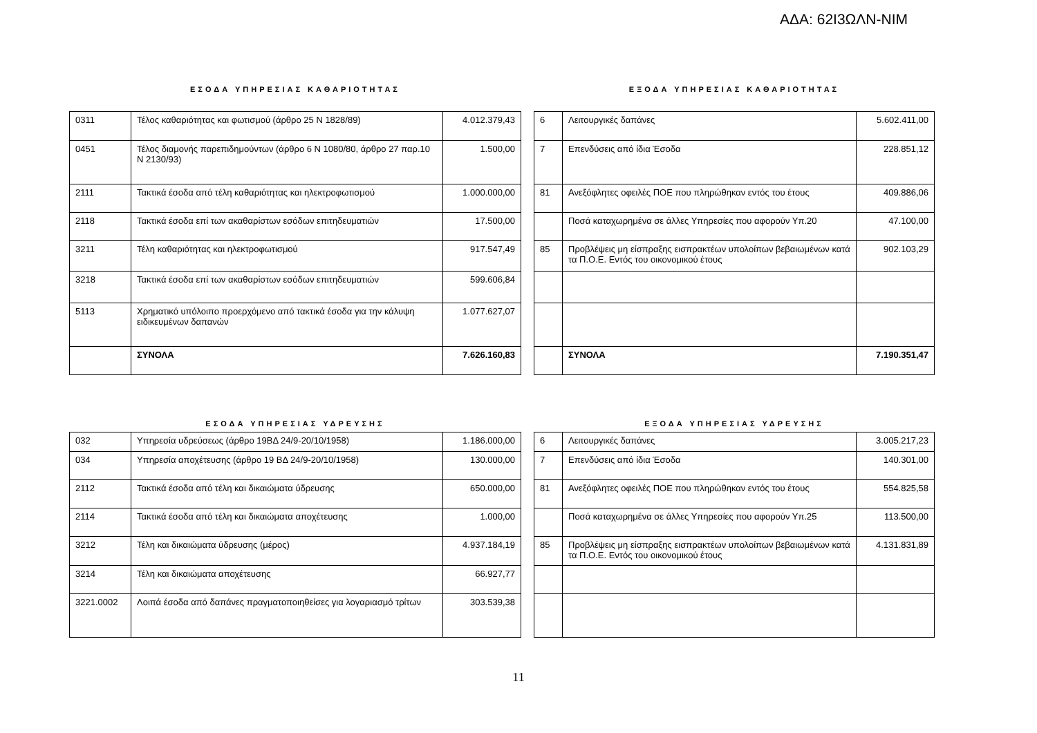ΑΔΑ: 62Ι3ΩΛΝ-ΝΙΜ
ΕΣΟΔΑ ΥΠΗΡΕΣΙΑΣ ΚΑΘΑΡΙΟΤΗΤΑΣ
| 0311 | Τέλος καθαριότητας και φωτισμού (άρθρο 25 Ν 1828/89) | 4.012.379,43 |
| 0451 | Τέλος διαμονής παρεπιδημούντων (άρθρο 6 Ν 1080/80, άρθρο 27 παρ.10 Ν 2130/93) | 1.500,00 |
| 2111 | Τακτικά έσοδα από τέλη καθαριότητας και ηλεκτροφωτισμού | 1.000.000,00 |
| 2118 | Τακτικά έσοδα επί των ακαθαρίστων εσόδων επιτηδευματιών | 17.500,00 |
| 3211 | Τέλη καθαριότητας και ηλεκτροφωτισμού | 917.547,49 |
| 3218 | Τακτικά έσοδα επί των ακαθαρίστων εσόδων επιτηδευματιών | 599.606,84 |
| 5113 | Χρηματικό υπόλοιπο προερχόμενο από τακτικά έσοδα για την κάλυψη ειδικευμένων δαπανών | 1.077.627,07 |
| | ΣΥΝΟΛΑ | 7.626.160,83 |
ΕΞΟΔΑ ΥΠΗΡΕΣΙΑΣ ΚΑΘΑΡΙΟΤΗΤΑΣ
| 6 | Λειτουργικές δαπάνες | 5.602.411,00 |
| 7 | Επενδύσεις από ίδια Έσοδα | 228.851,12 |
| 81 | Ανεξόφλητες οφειλές ΠΟΕ που πληρώθηκαν εντός του έτους | 409.886,06 |
| | Ποσά καταχωρημένα σε άλλες Υπηρεσίες που αφορούν Υπ.20 | 47.100,00 |
| 85 | Προβλέψεις μη είσπραξης εισπρακτέων υπολοίπων βεβαιωμένων κατά τα Π.Ο.Ε. Εντός του οικονομικού έτους | 902.103,29 |
| | ΣΥΝΟΛΑ | 7.190.351,47 |
ΕΣΟΔΑ ΥΠΗΡΕΣΙΑΣ ΥΔΡΕΥΣΗΣ
| 032 | Υπηρεσία υδρεύσεως (άρθρο 19ΒΔ 24/9-20/10/1958) | 1.186.000,00 |
| 034 | Υπηρεσία αποχέτευσης (άρθρο 19 ΒΔ 24/9-20/10/1958) | 130.000,00 |
| 2112 | Τακτικά έσοδα από τέλη και δικαιώματα ύδρευσης | 650.000,00 |
| 2114 | Τακτικά έσοδα από τέλη και δικαιώματα αποχέτευσης | 1.000,00 |
| 3212 | Τέλη και δικαιώματα ύδρευσης (μέρος) | 4.937.184,19 |
| 3214 | Τέλη και δικαιώματα αποχέτευσης | 66.927,77 |
| 3221.0002 | Λοιπά έσοδα από δαπάνες πραγματοποιηθείσες για λογαριασμό τρίτων | 303.539,38 |
ΕΞΟΔΑ ΥΠΗΡΕΣΙΑΣ ΥΔΡΕΥΣΗΣ
| 6 | Λειτουργικές δαπάνες | 3.005.217,23 |
| 7 | Επενδύσεις από ίδια Έσοδα | 140.301,00 |
| 81 | Ανεξόφλητες οφειλές ΠΟΕ που πληρώθηκαν εντός του έτους | 554.825,58 |
| | Ποσά καταχωρημένα σε άλλες Υπηρεσίες που αφορούν Υπ.25 | 113.500,00 |
| 85 | Προβλέψεις μη είσπραξης εισπρακτέων υπολοίπων βεβαιωμένων κατά τα Π.Ο.Ε. Εντός του οικονομικού έτους | 4.131.831,89 |
11